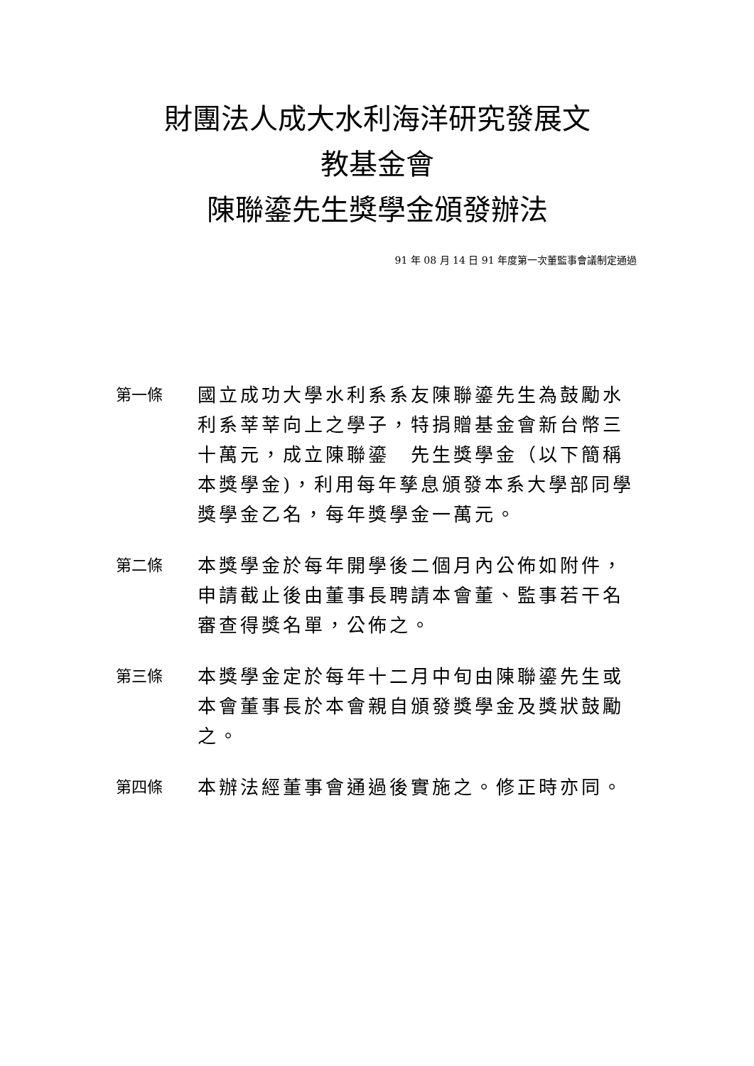財團法人成大水利海洋研究發展文
教基金會
陳聯鎏先生獎學金頒發辦法
91 年 08 月 14 日 91 年度第一次董監事會議制定通過
第一條
國立成功大學水利系系友陳聯鎏先生為鼓勵水利系莘莘向上之學子，特捐贈基金會新台幣三十萬元，成立陳聯鎏　先生獎學金（以下簡稱本獎學金)，利用每年孳息頒發本系大學部同學獎學金乙名，每年獎學金一萬元。
第二條
本獎學金於每年開學後二個月內公佈如附件，申請截止後由董事長聘請本會董、監事若干名審查得獎名單，公佈之。
第三條
本獎學金定於每年十二月中旬由陳聯鎏先生或本會董事長於本會親自頒發獎學金及獎狀鼓勵之。
第四條
本辦法經董事會通過後實施之。修正時亦同。